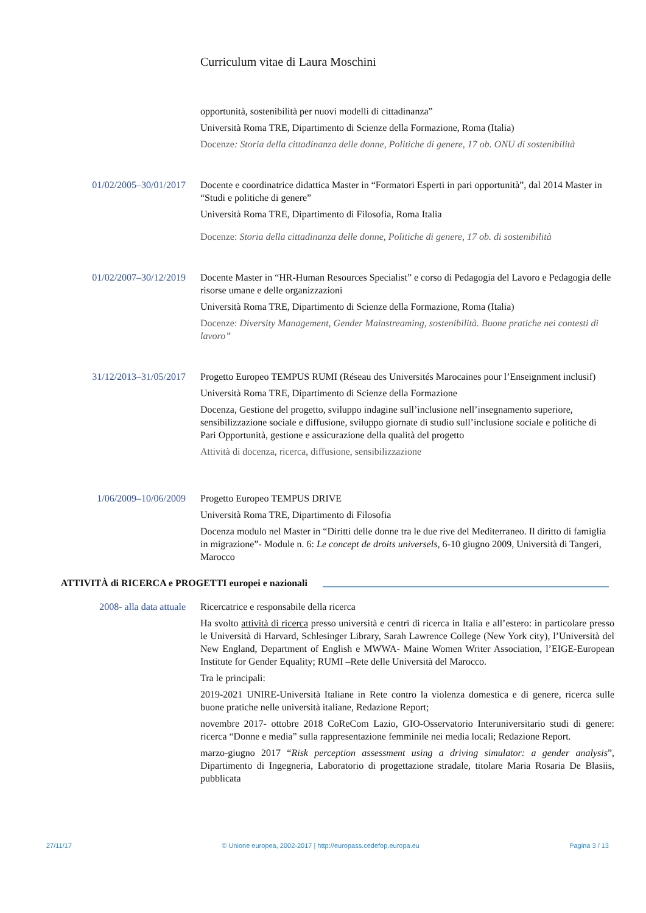Curriculum vitae di Laura Moschini
opportunità, sostenibilità per nuovi modelli di cittadinanza”
Università Roma TRE, Dipartimento di Scienze della Formazione, Roma (Italia)
Docenze: Storia della cittadinanza delle donne, Politiche di genere, 17 ob. ONU di sostenibilità
01/02/2005–30/01/2017
Docente e coordinatrice didattica Master in “Formatori Esperti in pari opportunità”, dal 2014 Master in “Studi e politiche di genere”
Università Roma TRE, Dipartimento di Filosofia, Roma Italia
Docenze: Storia della cittadinanza delle donne, Politiche di genere, 17 ob. di sostenibilità
01/02/2007–30/12/2019
Docente Master in “HR-Human Resources Specialist” e corso di Pedagogia del Lavoro e Pedagogia delle risorse umane e delle organizzazioni
Università Roma TRE, Dipartimento di Scienze della Formazione, Roma (Italia)
Docenze: Diversity Management, Gender Mainstreaming, sostenibilità. Buone pratiche nei contesti di lavoro”
31/12/2013–31/05/2017
Progetto Europeo TEMPUS RUMI (Réseau des Universités Marocaines pour l’Enseignment inclusif)
Università Roma TRE, Dipartimento di Scienze della Formazione
Docenza, Gestione del progetto, sviluppo indagine sull’inclusione nell’insegnamento superiore, sensibilizzazione sociale e diffusione, sviluppo giornate di studio sull’inclusione sociale e politiche di Pari Opportunità, gestione e assicurazione della qualità del progetto
Attività di docenza, ricerca, diffusione, sensibilizzazione
1/06/2009–10/06/2009
Progetto Europeo TEMPUS DRIVE
Università Roma TRE, Dipartimento di Filosofia
Docenza modulo nel Master in “Diritti delle donne tra le due rive del Mediterraneo. Il diritto di famiglia in migrazione”- Module n. 6: Le concept de droits universels, 6-10 giugno 2009, Università di Tangeri, Marocco
ATTIVITÀ di RICERCA e PROGETTI europei e nazionali
2008- alla data attuale
Ricercatrice e responsabile della ricerca
Ha svolto attività di ricerca presso università e centri di ricerca in Italia e all’estero: in particolare presso le Università di Harvard, Schlesinger Library, Sarah Lawrence College (New York city), l’Università del New England, Department of English e MWWA- Maine Women Writer Association, l’EIGE-European Institute for Gender Equality; RUMI –Rete delle Università del Marocco.
Tra le principali:
2019-2021 UNIRE-Università Italiane in Rete contro la violenza domestica e di genere, ricerca sulle buone pratiche nelle università italiane, Redazione Report;
novembre 2017- ottobre 2018 CoReCom Lazio, GIO-Osservatorio Interuniversitario studi di genere: ricerca “Donne e media” sulla rappresentazione femminile nei media locali; Redazione Report.
marzo-giugno 2017 “Risk perception assessment using a driving simulator: a gender analysis”, Dipartimento di Ingegneria, Laboratorio di progettazione stradale, titolare Maria Rosaria De Blasiis, pubblicata
27/11/17 © Unione europea, 2002-2017 | http://europass.cedefop.europa.eu Pagina 3 / 13